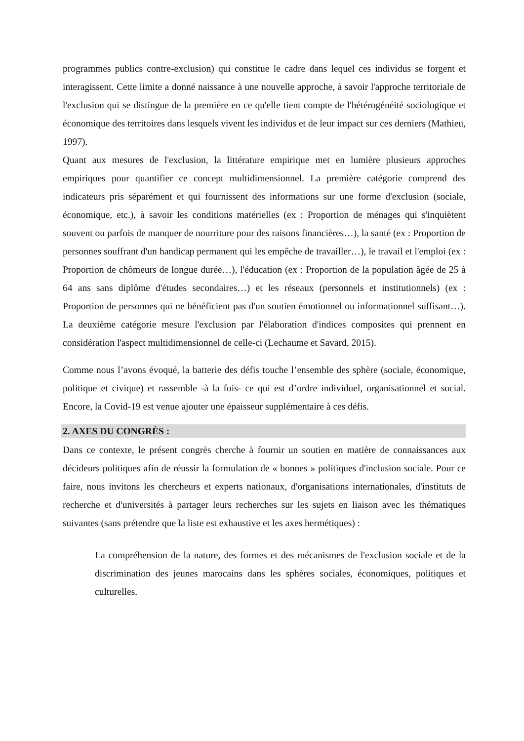programmes publics contre-exclusion) qui constitue le cadre dans lequel ces individus se forgent et interagissent. Cette limite a donné naissance à une nouvelle approche, à savoir l'approche territoriale de l'exclusion qui se distingue de la première en ce qu'elle tient compte de l'hétérogénéité sociologique et économique des territoires dans lesquels vivent les individus et de leur impact sur ces derniers (Mathieu, 1997).
Quant aux mesures de l'exclusion, la littérature empirique met en lumière plusieurs approches empiriques pour quantifier ce concept multidimensionnel. La première catégorie comprend des indicateurs pris séparément et qui fournissent des informations sur une forme d'exclusion (sociale, économique, etc.), à savoir les conditions matérielles (ex : Proportion de ménages qui s'inquiètent souvent ou parfois de manquer de nourriture pour des raisons financières…), la santé (ex : Proportion de personnes souffrant d'un handicap permanent qui les empêche de travailler…), le travail et l'emploi (ex : Proportion de chômeurs de longue durée…), l'éducation (ex : Proportion de la population âgée de 25 à 64 ans sans diplôme d'études secondaires…) et les réseaux (personnels et institutionnels) (ex : Proportion de personnes qui ne bénéficient pas d'un soutien émotionnel ou informationnel suffisant…). La deuxième catégorie mesure l'exclusion par l'élaboration d'indices composites qui prennent en considération l'aspect multidimensionnel de celle-ci (Lechaume et Savard, 2015).
Comme nous l’avons évoqué, la batterie des défis touche l’ensemble des sphère (sociale, économique, politique et civique) et rassemble -à la fois- ce qui est d’ordre individuel, organisationnel et social. Encore, la Covid-19 est venue ajouter une épaisseur supplémentaire à ces défis.
2. AXES DU CONGRÈS :
Dans ce contexte, le présent congrès cherche à fournir un soutien en matière de connaissances aux décideurs politiques afin de réussir la formulation de « bonnes » politiques d'inclusion sociale. Pour ce faire, nous invitons les chercheurs et experts nationaux, d'organisations internationales, d'instituts de recherche et d'universités à partager leurs recherches sur les sujets en liaison avec les thématiques suivantes (sans prétendre que la liste est exhaustive et les axes hermétiques) :
– La compréhension de la nature, des formes et des mécanismes de l'exclusion sociale et de la discrimination des jeunes marocains dans les sphères sociales, économiques, politiques et culturelles.